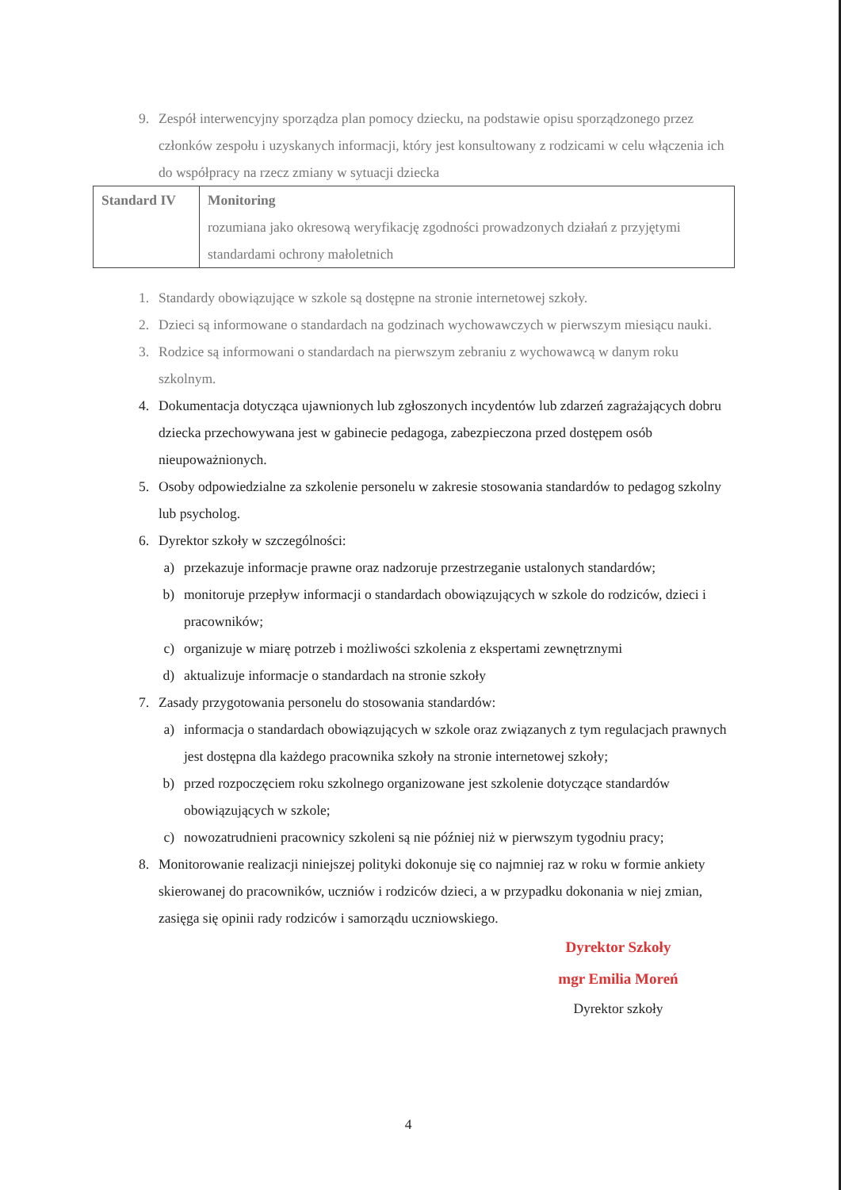9. Zespół interwencyjny sporządza plan pomocy dziecku, na podstawie opisu sporządzonego przez członków zespołu i uzyskanych informacji, który jest konsultowany z rodzicami w celu włączenia ich do współpracy na rzecz zmiany w sytuacji dziecka
| Standard IV | Monitoring rozumiana jako okresową weryfikację zgodności prowadzonych działań z przyjętymi standardami ochrony małoletnich |
1. Standardy obowiązujące w szkole są dostępne na stronie internetowej szkoły.
2. Dzieci są informowane o standardach na godzinach wychowawczych w pierwszym miesiącu nauki.
3. Rodzice są informowani o standardach na pierwszym zebraniu z wychowawcą w danym roku szkolnym.
4. Dokumentacja dotycząca ujawnionych lub zgłoszonych incydentów lub zdarzeń zagrażających dobru dziecka przechowywana jest w gabinecie pedagoga, zabezpieczona przed dostępem osób nieupoważnionych.
5. Osoby odpowiedzialne za szkolenie personelu w zakresie stosowania standardów to pedagog szkolny lub psycholog.
6. Dyrektor szkoły w szczególności:
a) przekazuje informacje prawne oraz nadzoruje przestrzeganie ustalonych standardów;
b) monitoruje przepływ informacji o standardach obowiązujących w szkole do rodziców, dzieci i pracowników;
c) organizuje w miarę potrzeb i możliwości szkolenia z ekspertami zewnętrznymi
d) aktualizuje informacje o standardach na stronie szkoły
7. Zasady przygotowania personelu do stosowania standardów:
a) informacja o standardach obowiązujących w szkole oraz związanych z tym regulacjach prawnych jest dostępna dla każdego pracownika szkoły na stronie internetowej szkoły;
b) przed rozpoczęciem roku szkolnego organizowane jest szkolenie dotyczące standardów obowiązujących w szkole;
c) nowozatrudnieni pracownicy szkoleni są nie później niż w pierwszym tygodniu pracy;
8. Monitorowanie realizacji niniejszej polityki dokonuje się co najmniej raz w roku w formie ankiety skierowanej do pracowników, uczniów i rodziców dzieci, a w przypadku dokonania w niej zmian, zasięga się opinii rady rodziców i samorządu uczniowskiego.
Dyrektor Szkoły
mgr Emilia Moreń
Dyrektor szkoły
4